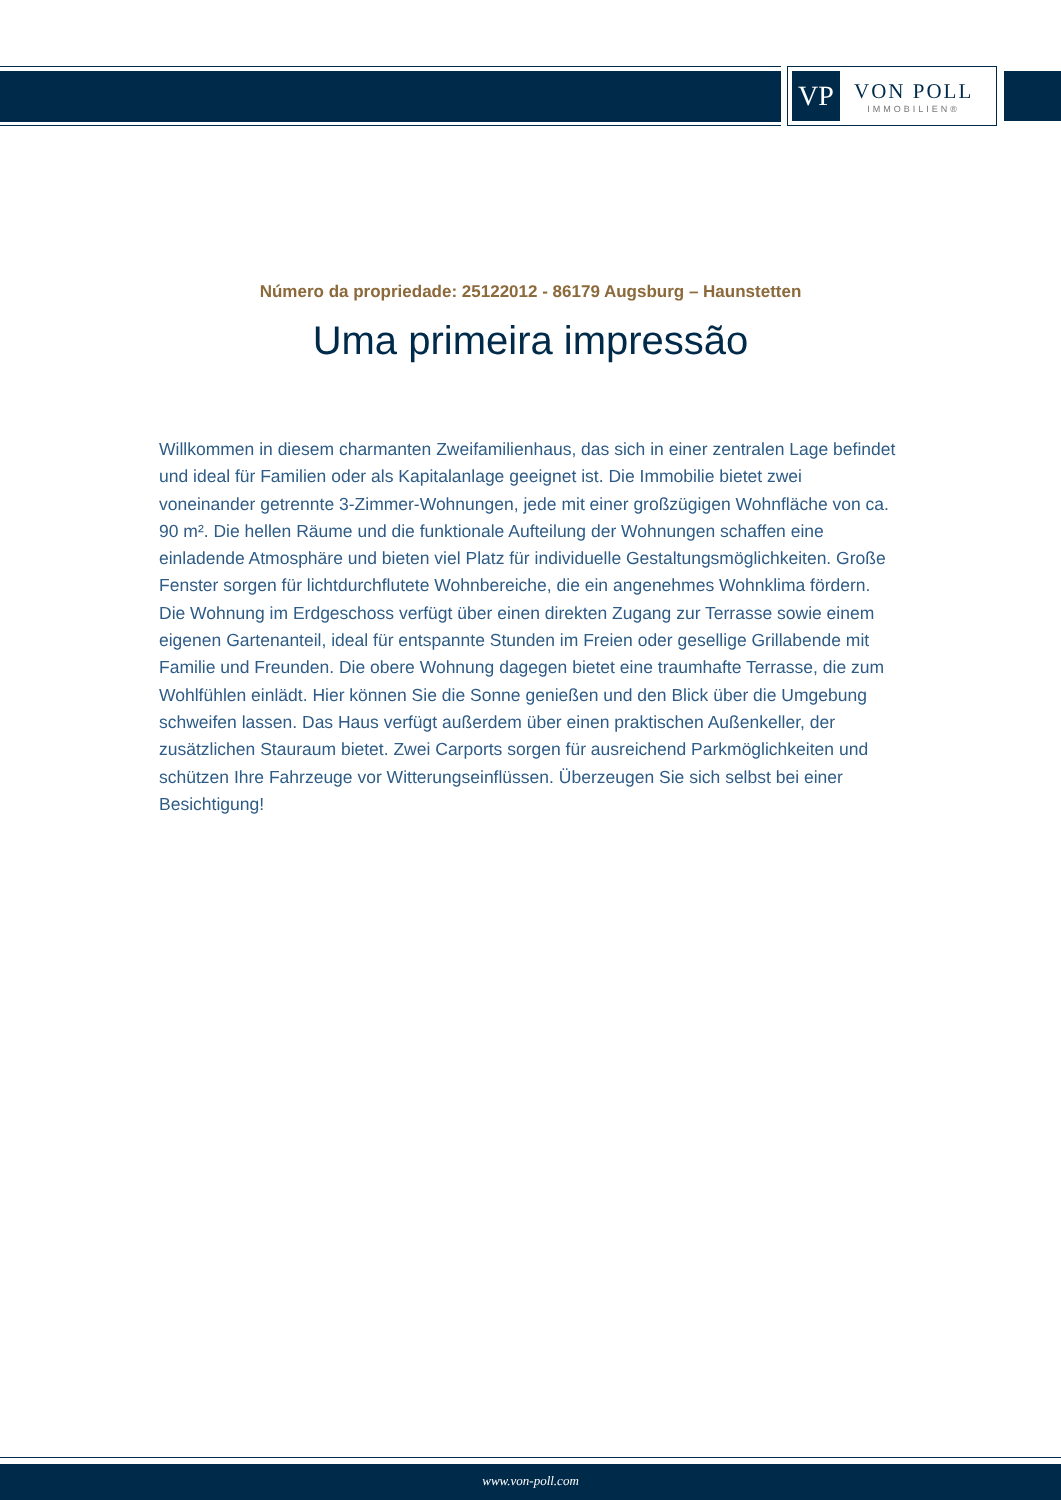VP
VON POLL
IMMOBILIEN®
Número da propriedade: 25122012 - 86179 Augsburg – Haunstetten
Uma primeira impressão
Willkommen in diesem charmanten Zweifamilienhaus, das sich in einer zentralen Lage befindet und ideal für Familien oder als Kapitalanlage geeignet ist. Die Immobilie bietet zwei voneinander getrennte 3-Zimmer-Wohnungen, jede mit einer großzügigen Wohnfläche von ca. 90 m². Die hellen Räume und die funktionale Aufteilung der Wohnungen schaffen eine einladende Atmosphäre und bieten viel Platz für individuelle Gestaltungsmöglichkeiten. Große Fenster sorgen für lichtdurchflutete Wohnbereiche, die ein angenehmes Wohnklima fördern. Die Wohnung im Erdgeschoss verfügt über einen direkten Zugang zur Terrasse sowie einem eigenen Gartenanteil, ideal für entspannte Stunden im Freien oder gesellige Grillabende mit Familie und Freunden. Die obere Wohnung dagegen bietet eine traumhafte Terrasse, die zum Wohlfühlen einlädt. Hier können Sie die Sonne genießen und den Blick über die Umgebung schweifen lassen. Das Haus verfügt außerdem über einen praktischen Außenkeller, der zusätzlichen Stauraum bietet. Zwei Carports sorgen für ausreichend Parkmöglichkeiten und schützen Ihre Fahrzeuge vor Witterungseinflüssen. Überzeugen Sie sich selbst bei einer Besichtigung!
www.von-poll.com